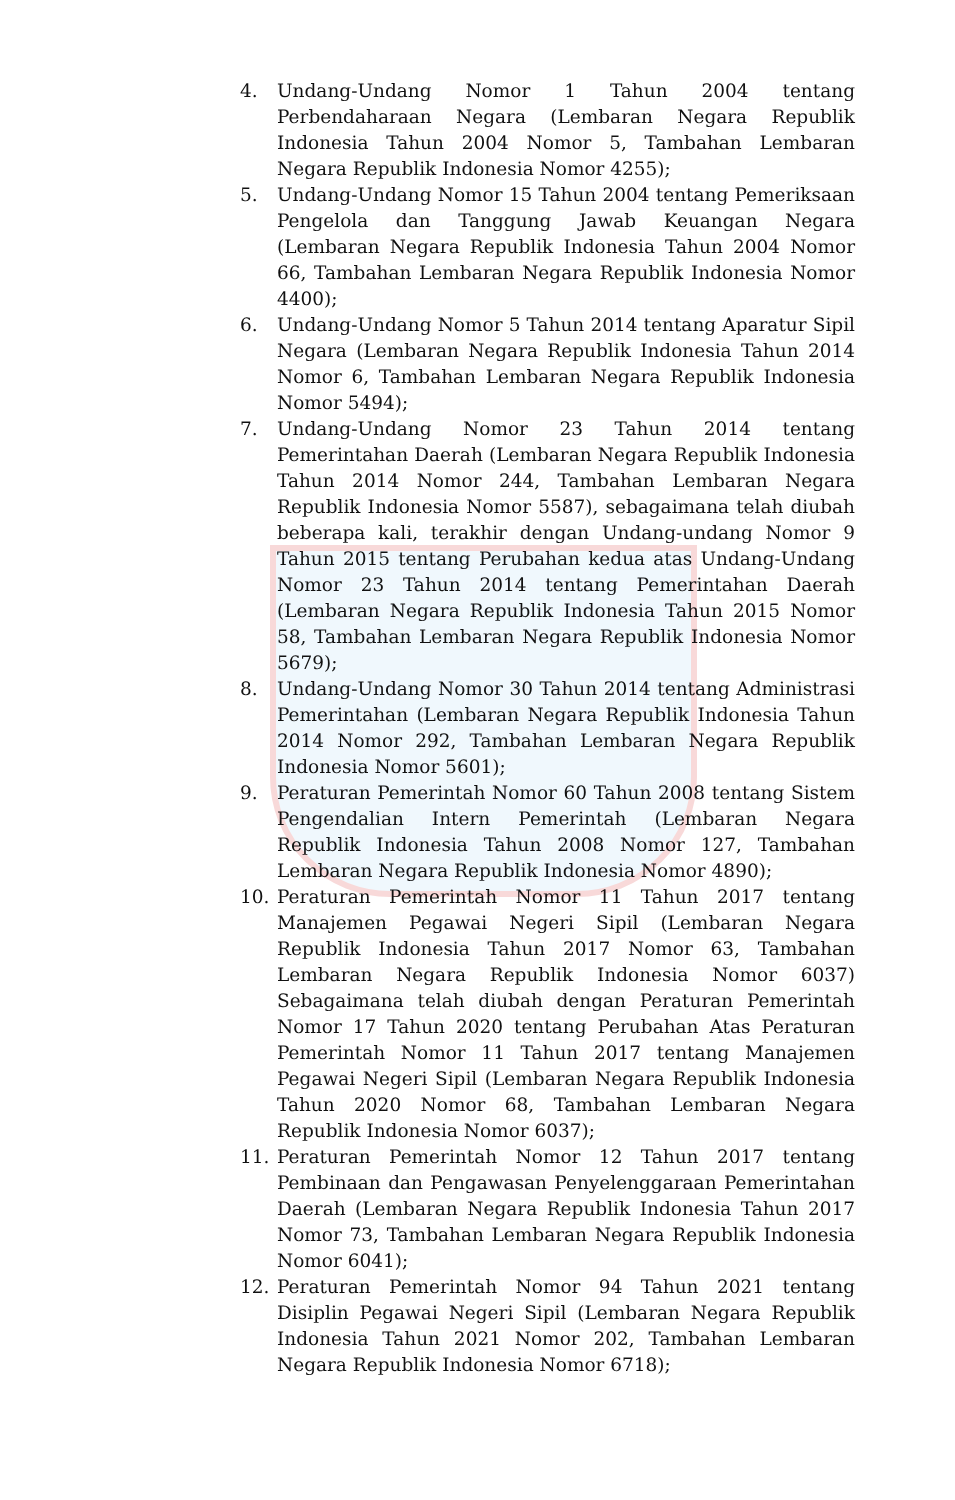4. Undang-Undang Nomor 1 Tahun 2004 tentang Perbendaharaan Negara (Lembaran Negara Republik Indonesia Tahun 2004 Nomor 5, Tambahan Lembaran Negara Republik Indonesia Nomor 4255);
5. Undang-Undang Nomor 15 Tahun 2004 tentang Pemeriksaan Pengelola dan Tanggung Jawab Keuangan Negara (Lembaran Negara Republik Indonesia Tahun 2004 Nomor 66, Tambahan Lembaran Negara Republik Indonesia Nomor 4400);
6. Undang-Undang Nomor 5 Tahun 2014 tentang Aparatur Sipil Negara (Lembaran Negara Republik Indonesia Tahun 2014 Nomor 6, Tambahan Lembaran Negara Republik Indonesia Nomor 5494);
7. Undang-Undang Nomor 23 Tahun 2014 tentang Pemerintahan Daerah (Lembaran Negara Republik Indonesia Tahun 2014 Nomor 244, Tambahan Lembaran Negara Republik Indonesia Nomor 5587), sebagaimana telah diubah beberapa kali, terakhir dengan Undang-undang Nomor 9 Tahun 2015 tentang Perubahan kedua atas Undang-Undang Nomor 23 Tahun 2014 tentang Pemerintahan Daerah (Lembaran Negara Republik Indonesia Tahun 2015 Nomor 58, Tambahan Lembaran Negara Republik Indonesia Nomor 5679);
8. Undang-Undang Nomor 30 Tahun 2014 tentang Administrasi Pemerintahan (Lembaran Negara Republik Indonesia Tahun 2014 Nomor 292, Tambahan Lembaran Negara Republik Indonesia Nomor 5601);
9. Peraturan Pemerintah Nomor 60 Tahun 2008 tentang Sistem Pengendalian Intern Pemerintah (Lembaran Negara Republik Indonesia Tahun 2008 Nomor 127, Tambahan Lembaran Negara Republik Indonesia Nomor 4890);
10. Peraturan Pemerintah Nomor 11 Tahun 2017 tentang Manajemen Pegawai Negeri Sipil (Lembaran Negara Republik Indonesia Tahun 2017 Nomor 63, Tambahan Lembaran Negara Republik Indonesia Nomor 6037) Sebagaimana telah diubah dengan Peraturan Pemerintah Nomor 17 Tahun 2020 tentang Perubahan Atas Peraturan Pemerintah Nomor 11 Tahun 2017 tentang Manajemen Pegawai Negeri Sipil (Lembaran Negara Republik Indonesia Tahun 2020 Nomor 68, Tambahan Lembaran Negara Republik Indonesia Nomor 6037);
11. Peraturan Pemerintah Nomor 12 Tahun 2017 tentang Pembinaan dan Pengawasan Penyelenggaraan Pemerintahan Daerah (Lembaran Negara Republik Indonesia Tahun 2017 Nomor 73, Tambahan Lembaran Negara Republik Indonesia Nomor 6041);
12. Peraturan Pemerintah Nomor 94 Tahun 2021 tentang Disiplin Pegawai Negeri Sipil (Lembaran Negara Republik Indonesia Tahun 2021 Nomor 202, Tambahan Lembaran Negara Republik Indonesia Nomor 6718);